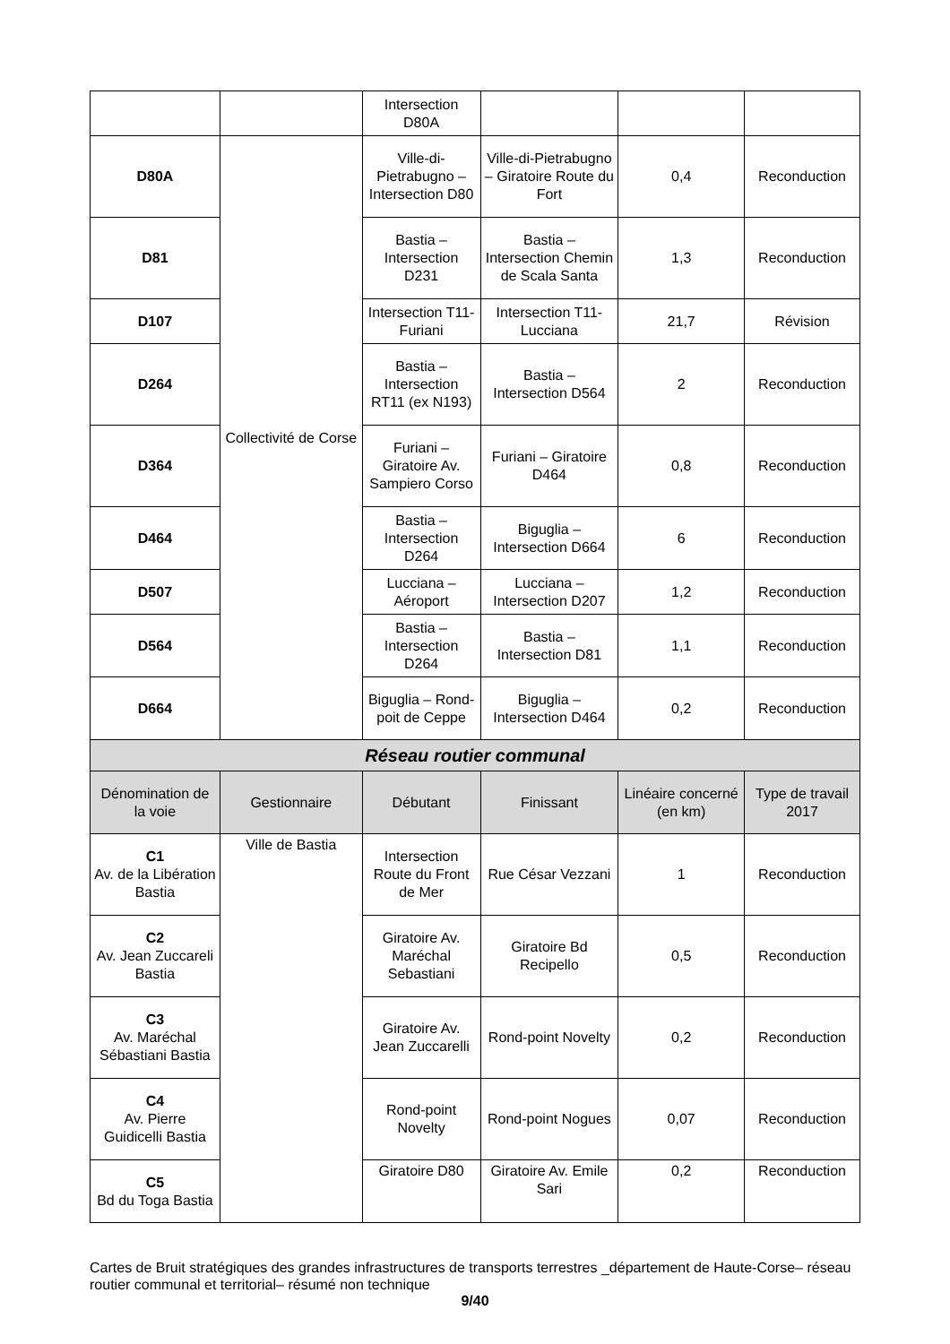| | | Intersection D80A | | | |
| D80A | Collectivité de Corse | Ville-di-Pietrabugno – Intersection D80 | Ville-di-Pietrabugno – Giratoire Route du Fort | 0,4 | Reconduction |
| D81 | | Bastia – Intersection D231 | Bastia – Intersection Chemin de Scala Santa | 1,3 | Reconduction |
| D107 | | Intersection T11- Furiani | Intersection T11-Lucciana | 21,7 | Révision |
| D264 | | Bastia – Intersection RT11 (ex N193) | Bastia – Intersection D564 | 2 | Reconduction |
| D364 | | Furiani – Giratoire Av. Sampiero Corso | Furiani – Giratoire D464 | 0,8 | Reconduction |
| D464 | | Bastia – Intersection D264 | Biguglia – Intersection D664 | 6 | Reconduction |
| D507 | | Lucciana – Aéroport | Lucciana – Intersection D207 | 1,2 | Reconduction |
| D564 | | Bastia – Intersection D264 | Bastia – Intersection D81 | 1,1 | Reconduction |
| D664 | | Biguglia – Rond-poit de Ceppe | Biguglia – Intersection D464 | 0,2 | Reconduction |
| Réseau routier communal | | | | | |
| Dénomination de la voie | Gestionnaire | Débutant | Finissant | Linéaire concerné (en km) | Type de travail 2017 |
| C1 Av. de la Libération Bastia | Ville de Bastia | Intersection Route du Front de Mer | Rue César Vezzani | 1 | Reconduction |
| C2 Av. Jean Zuccareli Bastia | | Giratoire Av. Maréchal Sebastiani | Giratoire Bd Recipello | 0,5 | Reconduction |
| C3 Av. Maréchal Sébastiani Bastia | | Giratoire Av. Jean Zuccarelli | Rond-point Novelty | 0,2 | Reconduction |
| C4 Av. Pierre Guidicelli Bastia | | Rond-point Novelty | Rond-point Nogues | 0,07 | Reconduction |
| C5 Bd du Toga Bastia | | Giratoire D80 | Giratoire Av. Emile Sari | 0,2 | Reconduction |
Cartes de Bruit stratégiques des grandes infrastructures de transports terrestres _département de Haute-Corse– réseau routier communal et territorial– résumé non technique
9/40